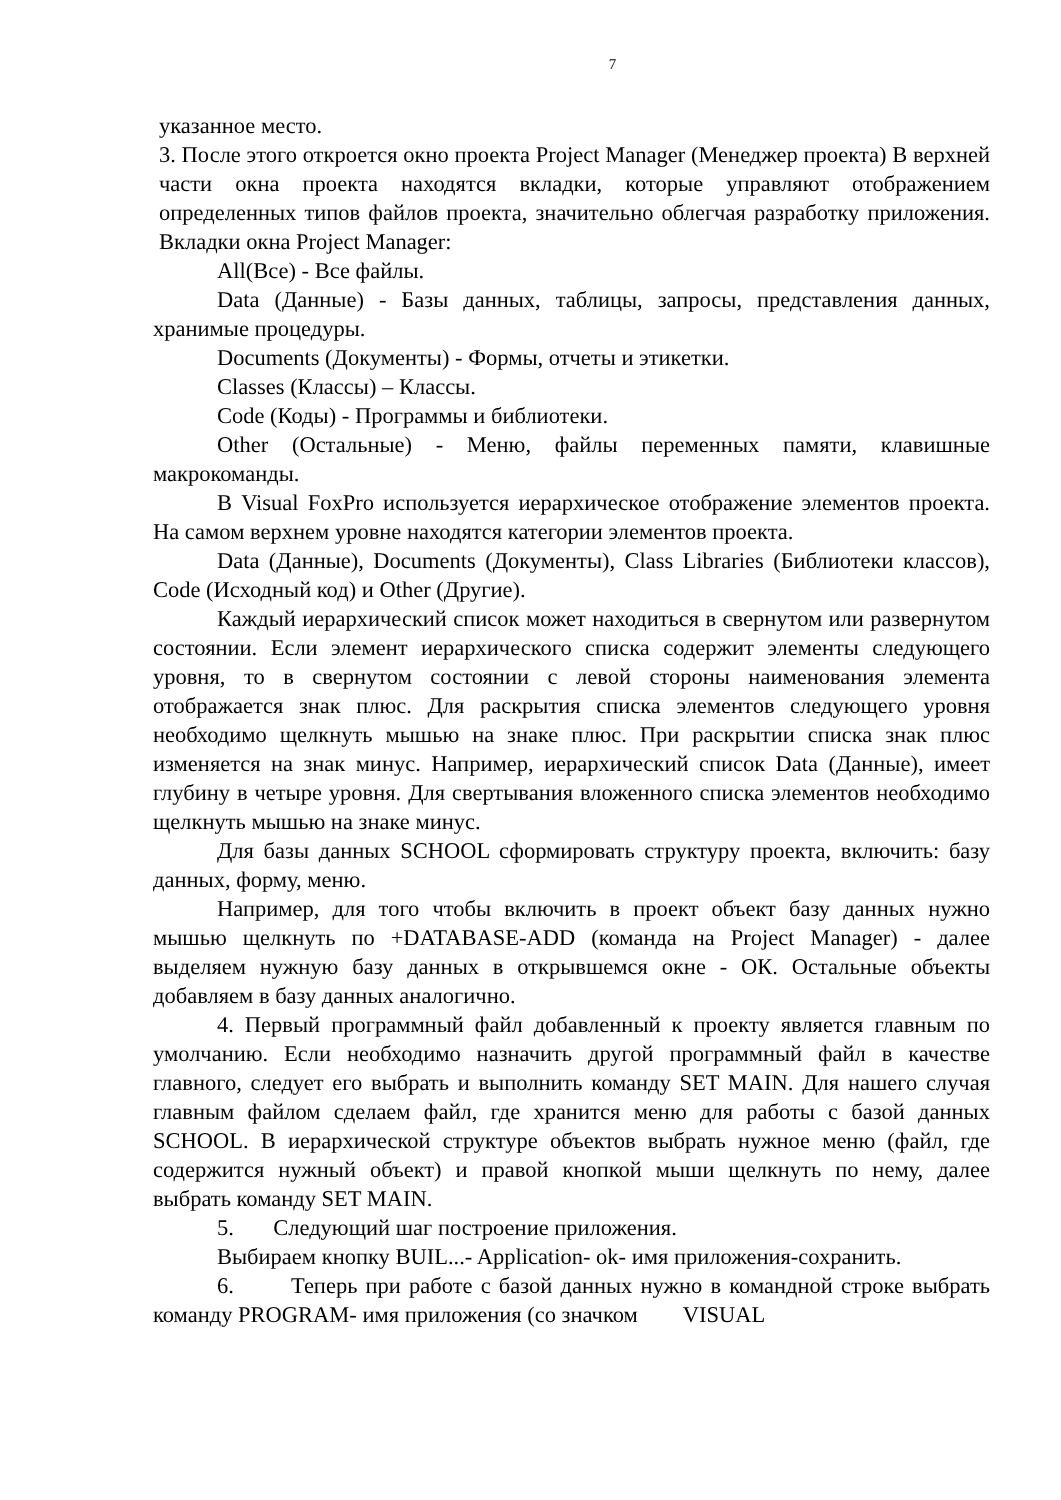7
указанное место.
3. После этого откроется окно проекта Project Manager (Менеджер проекта) В верхней части окна проекта находятся вкладки, которые управляют отображением определенных типов файлов проекта, значительно облегчая разработку приложения. Вкладки окна Project Manager:
All(Все) - Все файлы.
Data (Данные) - Базы данных, таблицы, запросы, представления данных, хранимые процедуры.
Documents (Документы) - Формы, отчеты и этикетки.
Classes (Классы) – Классы.
Code (Коды) - Программы и библиотеки.
Other (Остальные) - Меню, файлы переменных памяти, клавишные макрокоманды.
В Visual FoxPro используется иерархическое отображение элементов проекта. На самом верхнем уровне находятся категории элементов проекта.
Data (Данные), Documents (Документы), Class Libraries (Библиотеки классов), Code (Исходный код) и Other (Другие).
Каждый иерархический список может находиться в свернутом или развернутом состоянии. Если элемент иерархического списка содержит элементы следующего уровня, то в свернутом состоянии с левой стороны наименования элемента отображается знак плюс. Для раскрытия списка элементов следующего уровня необходимо щелкнуть мышью на знаке плюс. При раскрытии списка знак плюс изменяется на знак минус. Например, иерархический список Data (Данные), имеет глубину в четыре уровня. Для свертывания вложенного списка элементов необходимо щелкнуть мышью на знаке минус.
Для базы данных SCHOOL сформировать структуру проекта, включить: базу данных, форму, меню.
Например, для того чтобы включить в проект объект базу данных нужно мышью щелкнуть по +DATABASE-ADD (команда на Project Manager) - далее выделяем нужную базу данных в открывшемся окне - ОК. Остальные объекты добавляем в базу данных аналогично.
4. Первый программный файл добавленный к проекту является главным по умолчанию. Если необходимо назначить другой программный файл в качестве главного, следует его выбрать и выполнить команду SET MAIN. Для нашего случая главным файлом сделаем файл, где хранится меню для работы с базой данных SCHOOL. В иерархической структуре объектов выбрать нужное меню (файл, где содержится нужный объект) и правой кнопкой мыши щелкнуть по нему, далее выбрать команду SET MAIN.
5. Следующий шаг построение приложения.
Выбираем кнопку BUIL...- Application- ok- имя приложения-сохранить.
6. Теперь при работе с базой данных нужно в командной строке выбрать команду PROGRAM- имя приложения (со значком VISUAL